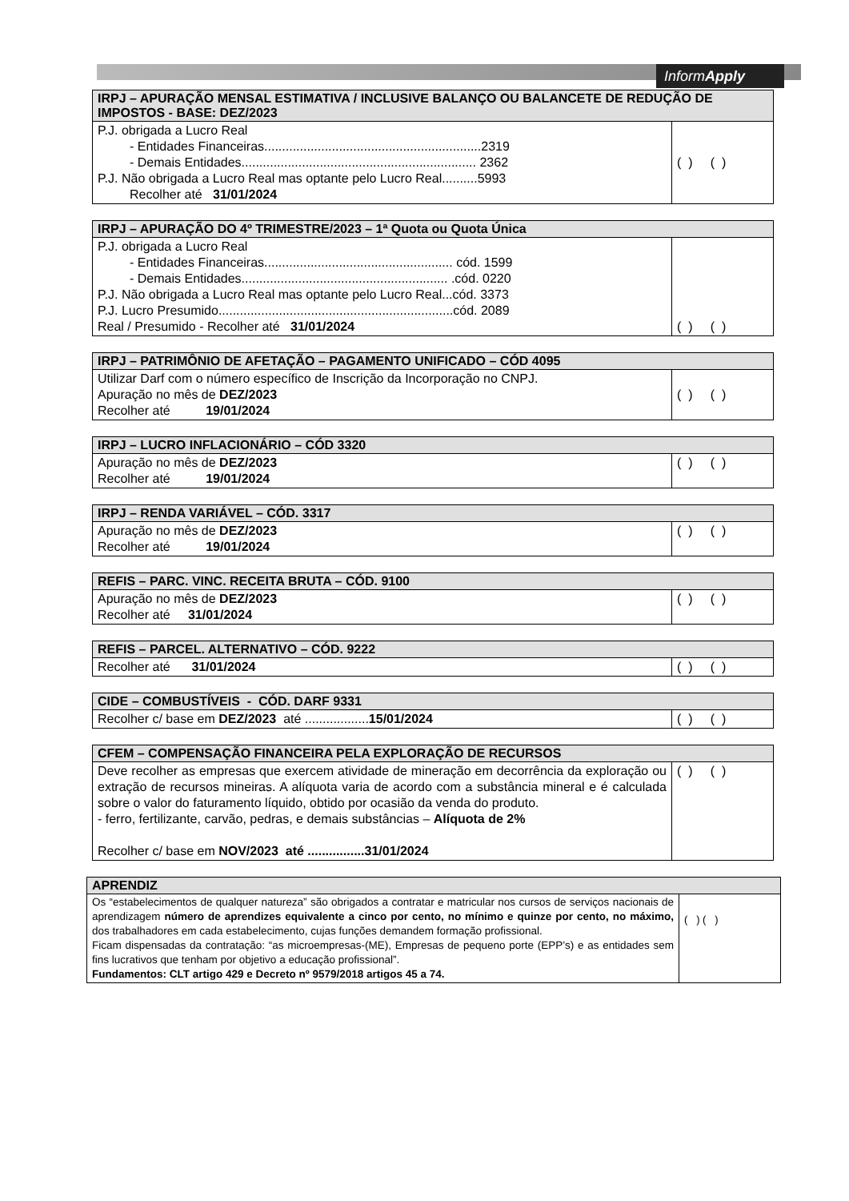InformApply
| IRPJ – APURAÇÃO MENSAL ESTIMATIVA / INCLUSIVE BALANÇO OU BALANCETE DE REDUÇÃO DE IMPOSTOS - BASE: DEZ/2023 | |
| --- | --- |
| P.J. obrigada a Lucro Real - Entidades Financeiras.............................................................2319 - Demais Entidades.................................................................. 2362 P.J. Não obrigada a Lucro Real mas optante pelo Lucro Real..........5993 Recolher até 31/01/2024 | ( ) ( ) |
| IRPJ – APURAÇÃO DO 4º TRIMESTRE/2023 – 1ª Quota ou Quota Única | |
| --- | --- |
| P.J. obrigada a Lucro Real - Entidades Financeiras..................................................... cód. 1599 - Demais Entidades.......................................................... .cód. 0220 P.J. Não obrigada a Lucro Real mas optante pelo Lucro Real...cód. 3373 P.J. Lucro Presumido..................................................................cód. 2089 Real / Presumido - Recolher até 31/01/2024 | ( ) ( ) |
| IRPJ – PATRIMÔNIO DE AFETAÇÃO – PAGAMENTO UNIFICADO – CÓD 4095 | |
| --- | --- |
| Utilizar Darf com o número específico de Inscrição da Incorporação no CNPJ. Apuração no mês de DEZ/2023 Recolher até 19/01/2024 | ( ) ( ) |
| IRPJ – LUCRO INFLACIONÁRIO – CÓD 3320 | |
| --- | --- |
| Apuração no mês de DEZ/2023 Recolher até 19/01/2024 | ( ) ( ) |
| IRPJ – RENDA VARIÁVEL – CÓD. 3317 | |
| --- | --- |
| Apuração no mês de DEZ/2023 Recolher até 19/01/2024 | ( ) ( ) |
| REFIS – PARC. VINC. RECEITA BRUTA – CÓD. 9100 | |
| --- | --- |
| Apuração no mês de DEZ/2023 Recolher até 31/01/2024 | ( ) ( ) |
| REFIS – PARCEL. ALTERNATIVO – CÓD. 9222 | |
| --- | --- |
| Recolher até 31/01/2024 | ( ) ( ) |
| CIDE – COMBUSTÍVEIS - CÓD. DARF 9331 | |
| --- | --- |
| Recolher c/ base em DEZ/2023 até .................. 15/01/2024 | ( ) ( ) |
| CFEM – COMPENSAÇÃO FINANCEIRA PELA EXPLORAÇÃO DE RECURSOS | |
| --- | --- |
| Deve recolher as empresas que exercem atividade de mineração em decorrência da exploração ou extração de recursos mineiras. A alíquota varia de acordo com a substância mineral e é calculada sobre o valor do faturamento líquido, obtido por ocasião da venda do produto. - ferro, fertilizante, carvão, pedras, e demais substâncias – Alíquota de 2% Recolher c/ base em NOV/2023 até ................31/01/2024 | ( ) ( ) |
| APRENDIZ | |
| --- | --- |
| Os “estabelecimentos de qualquer natureza” são obrigados a contratar e matricular nos cursos de serviços nacionais de aprendizagem número de aprendizes equivalente a cinco por cento, no mínimo e quinze por cento, no máximo, dos trabalhadores em cada estabelecimento, cujas funções demandem formação profissional. Ficam dispensadas da contratação: “as microempresas-(ME), Empresas de pequeno porte (EPP’s) e as entidades sem fins lucrativos que tenham por objetivo a educação profissional”. Fundamentos: CLT artigo 429 e Decreto nº 9579/2018 artigos 45 a 74. | ( ) ( ) |